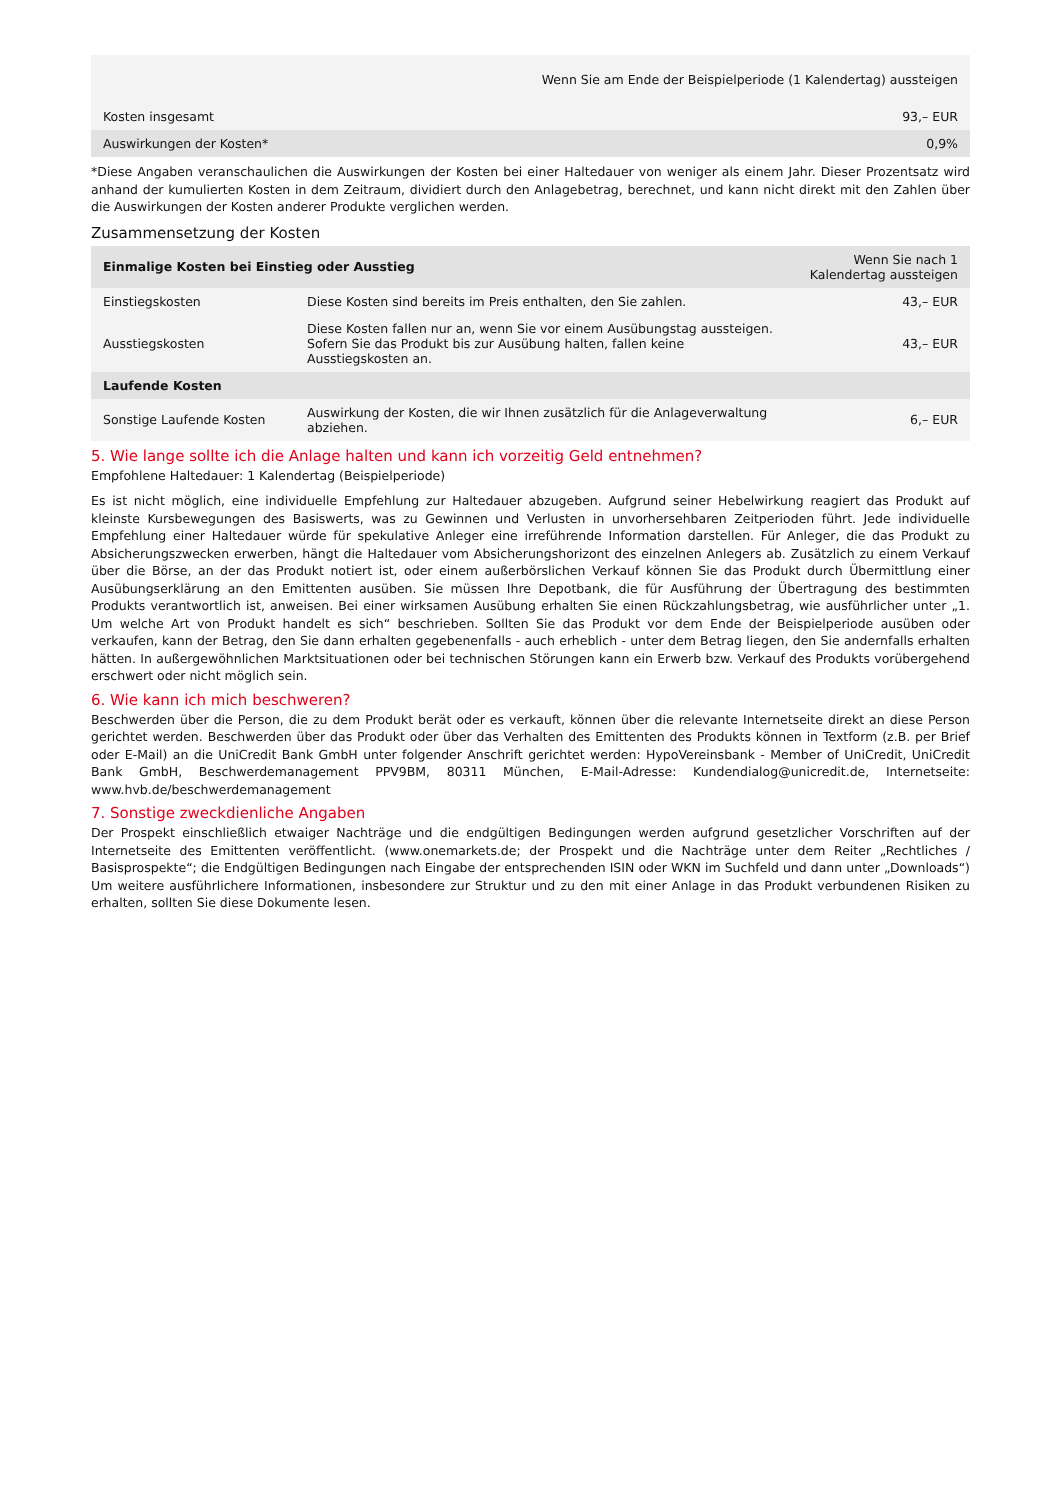| Wenn Sie am Ende der Beispielperiode (1 Kalendertag) aussteigen | |
| --- | --- |
| Kosten insgesamt | 93,– EUR |
| Auswirkungen der Kosten* | 0,9% |
*Diese Angaben veranschaulichen die Auswirkungen der Kosten bei einer Haltedauer von weniger als einem Jahr. Dieser Prozentsatz wird anhand der kumulierten Kosten in dem Zeitraum, dividiert durch den Anlagebetrag, berechnet, und kann nicht direkt mit den Zahlen über die Auswirkungen der Kosten anderer Produkte verglichen werden.
Zusammensetzung der Kosten
| Einmalige Kosten bei Einstieg oder Ausstieg | | Wenn Sie nach 1 Kalendertag aussteigen |
| --- | --- | --- |
| Einstiegskosten | Diese Kosten sind bereits im Preis enthalten, den Sie zahlen. | 43,– EUR |
| Ausstiegskosten | Diese Kosten fallen nur an, wenn Sie vor einem Ausübungstag aussteigen. Sofern Sie das Produkt bis zur Ausübung halten, fallen keine Ausstiegskosten an. | 43,– EUR |
| Laufende Kosten | | |
| Sonstige Laufende Kosten | Auswirkung der Kosten, die wir Ihnen zusätzlich für die Anlageverwaltung abziehen. | 6,– EUR |
5. Wie lange sollte ich die Anlage halten und kann ich vorzeitig Geld entnehmen?
Empfohlene Haltedauer: 1 Kalendertag (Beispielperiode)
Es ist nicht möglich, eine individuelle Empfehlung zur Haltedauer abzugeben. Aufgrund seiner Hebelwirkung reagiert das Produkt auf kleinste Kursbewegungen des Basiswerts, was zu Gewinnen und Verlusten in unvorhersehbaren Zeitperioden führt. Jede individuelle Empfehlung einer Haltedauer würde für spekulative Anleger eine irreführende Information darstellen. Für Anleger, die das Produkt zu Absicherungszwecken erwerben, hängt die Haltedauer vom Absicherungshorizont des einzelnen Anlegers ab. Zusätzlich zu einem Verkauf über die Börse, an der das Produkt notiert ist, oder einem außerbörslichen Verkauf können Sie das Produkt durch Übermittlung einer Ausübungserklärung an den Emittenten ausüben. Sie müssen Ihre Depotbank, die für Ausführung der Übertragung des bestimmten Produkts verantwortlich ist, anweisen. Bei einer wirksamen Ausübung erhalten Sie einen Rückzahlungsbetrag, wie ausführlicher unter „1. Um welche Art von Produkt handelt es sich“ beschrieben. Sollten Sie das Produkt vor dem Ende der Beispielperiode ausüben oder verkaufen, kann der Betrag, den Sie dann erhalten gegebenenfalls - auch erheblich - unter dem Betrag liegen, den Sie andernfalls erhalten hätten. In außergewöhnlichen Marktsituationen oder bei technischen Störungen kann ein Erwerb bzw. Verkauf des Produkts vorübergehend erschwert oder nicht möglich sein.
6. Wie kann ich mich beschweren?
Beschwerden über die Person, die zu dem Produkt berät oder es verkauft, können über die relevante Internetseite direkt an diese Person gerichtet werden. Beschwerden über das Produkt oder über das Verhalten des Emittenten des Produkts können in Textform (z.B. per Brief oder E-Mail) an die UniCredit Bank GmbH unter folgender Anschrift gerichtet werden: HypoVereinsbank - Member of UniCredit, UniCredit Bank GmbH, Beschwerdemanagement PPV9BM, 80311 München, E-Mail-Adresse: Kundendialog@unicredit.de, Internetseite: www.hvb.de/beschwerdemanagement
7. Sonstige zweckdienliche Angaben
Der Prospekt einschließlich etwaiger Nachträge und die endgültigen Bedingungen werden aufgrund gesetzlicher Vorschriften auf der Internetseite des Emittenten veröffentlicht. (www.onemarkets.de; der Prospekt und die Nachträge unter dem Reiter „Rechtliches / Basisprospekte“; die Endgültigen Bedingungen nach Eingabe der entsprechenden ISIN oder WKN im Suchfeld und dann unter „Downloads“) Um weitere ausführlichere Informationen, insbesondere zur Struktur und zu den mit einer Anlage in das Produkt verbundenen Risiken zu erhalten, sollten Sie diese Dokumente lesen.